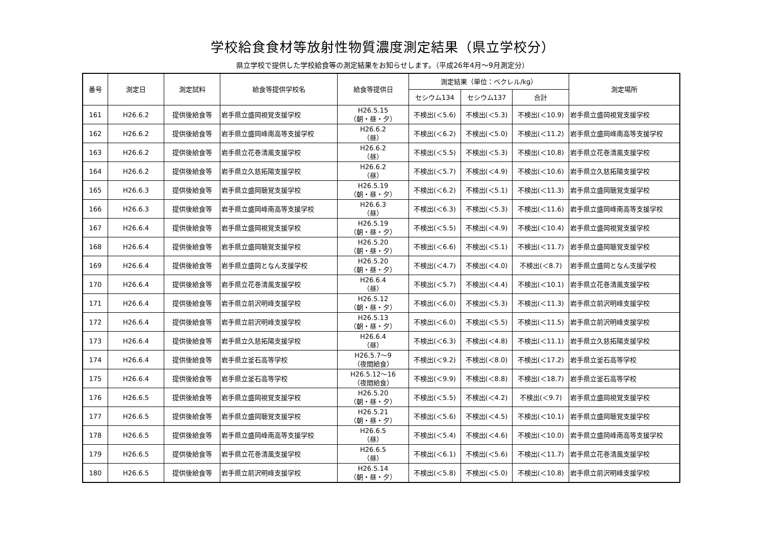学校給食食材等放射性物質濃度測定結果（県立学校分）
県立学校で提供した学校給食等の測定結果をお知らせします。（平成26年4月～9月測定分）
| 番号 | 測定日 | 測定試料 | 給食等提供学校名 | 給食等提供日 | 測定結果（単位：ベクレル/kg） | | | 測定場所 |
| --- | --- | --- | --- | --- | --- | --- | --- | --- |
| | | | | | セシウム134 | セシウム137 | 合計 | |
| 161 | H26.6.2 | 提供後給食等 | 岩手県立盛岡視覚支援学校 | H26.5.15 （朝・昼・夕） | 不検出(＜5.6) | 不検出(＜5.3) | 不検出(＜10.9) | 岩手県立盛岡視覚支援学校 |
| 162 | H26.6.2 | 提供後給食等 | 岩手県立盛岡峰南高等支援学校 | H26.6.2 （昼） | 不検出(＜6.2) | 不検出(＜5.0) | 不検出(＜11.2) | 岩手県立盛岡峰南高等支援学校 |
| 163 | H26.6.2 | 提供後給食等 | 岩手県立花巻清風支援学校 | H26.6.2 （昼） | 不検出(＜5.5) | 不検出(＜5.3) | 不検出(＜10.8) | 岩手県立花巻清風支援学校 |
| 164 | H26.6.2 | 提供後給食等 | 岩手県立久慈拓陽支援学校 | H26.6.2 （昼） | 不検出(＜5.7) | 不検出(＜4.9) | 不検出(＜10.6) | 岩手県立久慈拓陽支援学校 |
| 165 | H26.6.3 | 提供後給食等 | 岩手県立盛岡聴覚支援学校 | H26.5.19 （朝・昼・夕） | 不検出(＜6.2) | 不検出(＜5.1) | 不検出(＜11.3) | 岩手県立盛岡聴覚支援学校 |
| 166 | H26.6.3 | 提供後給食等 | 岩手県立盛岡峰南高等支援学校 | H26.6.3 （昼） | 不検出(＜6.3) | 不検出(＜5.3) | 不検出(＜11.6) | 岩手県立盛岡峰南高等支援学校 |
| 167 | H26.6.4 | 提供後給食等 | 岩手県立盛岡視覚支援学校 | H26.5.19 （朝・昼・夕） | 不検出(＜5.5) | 不検出(＜4.9) | 不検出(＜10.4) | 岩手県立盛岡視覚支援学校 |
| 168 | H26.6.4 | 提供後給食等 | 岩手県立盛岡聴覚支援学校 | H26.5.20 （朝・昼・夕） | 不検出(＜6.6) | 不検出(＜5.1) | 不検出(＜11.7) | 岩手県立盛岡聴覚支援学校 |
| 169 | H26.6.4 | 提供後給食等 | 岩手県立盛岡となん支援学校 | H26.5.20 （朝・昼・夕） | 不検出(＜4.7) | 不検出(＜4.0) | 不検出(＜8.7) | 岩手県立盛岡となん支援学校 |
| 170 | H26.6.4 | 提供後給食等 | 岩手県立花巻清風支援学校 | H26.6.4 （昼） | 不検出(＜5.7) | 不検出(＜4.4) | 不検出(＜10.1) | 岩手県立花巻清風支援学校 |
| 171 | H26.6.4 | 提供後給食等 | 岩手県立前沢明峰支援学校 | H26.5.12 （朝・昼・夕） | 不検出(＜6.0) | 不検出(＜5.3) | 不検出(＜11.3) | 岩手県立前沢明峰支援学校 |
| 172 | H26.6.4 | 提供後給食等 | 岩手県立前沢明峰支援学校 | H26.5.13 （朝・昼・夕） | 不検出(＜6.0) | 不検出(＜5.5) | 不検出(＜11.5) | 岩手県立前沢明峰支援学校 |
| 173 | H26.6.4 | 提供後給食等 | 岩手県立久慈拓陽支援学校 | H26.6.4 （昼） | 不検出(＜6.3) | 不検出(＜4.8) | 不検出(＜11.1) | 岩手県立久慈拓陽支援学校 |
| 174 | H26.6.4 | 提供後給食等 | 岩手県立釜石高等学校 | H26.5.7～9 （夜間給食） | 不検出(＜9.2) | 不検出(＜8.0) | 不検出(＜17.2) | 岩手県立釜石高等学校 |
| 175 | H26.6.4 | 提供後給食等 | 岩手県立釜石高等学校 | H26.5.12～16 （夜間給食） | 不検出(＜9.9) | 不検出(＜8.8) | 不検出(＜18.7) | 岩手県立釜石高等学校 |
| 176 | H26.6.5 | 提供後給食等 | 岩手県立盛岡視覚支援学校 | H26.5.20 （朝・昼・夕） | 不検出(＜5.5) | 不検出(＜4.2) | 不検出(＜9.7) | 岩手県立盛岡視覚支援学校 |
| 177 | H26.6.5 | 提供後給食等 | 岩手県立盛岡聴覚支援学校 | H26.5.21 （朝・昼・夕） | 不検出(＜5.6) | 不検出(＜4.5) | 不検出(＜10.1) | 岩手県立盛岡聴覚支援学校 |
| 178 | H26.6.5 | 提供後給食等 | 岩手県立盛岡峰南高等支援学校 | H26.6.5 （昼） | 不検出(＜5.4) | 不検出(＜4.6) | 不検出(＜10.0) | 岩手県立盛岡峰南高等支援学校 |
| 179 | H26.6.5 | 提供後給食等 | 岩手県立花巻清風支援学校 | H26.6.5 （昼） | 不検出(＜6.1) | 不検出(＜5.6) | 不検出(＜11.7) | 岩手県立花巻清風支援学校 |
| 180 | H26.6.5 | 提供後給食等 | 岩手県立前沢明峰支援学校 | H26.5.14 （朝・昼・夕） | 不検出(＜5.8) | 不検出(＜5.0) | 不検出(＜10.8) | 岩手県立前沢明峰支援学校 |